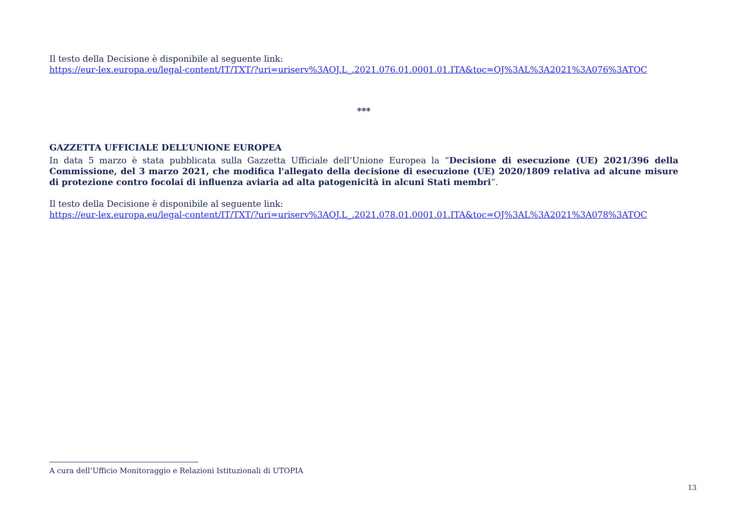Il testo della Decisione è disponibile al seguente link:
https://eur-lex.europa.eu/legal-content/IT/TXT/?uri=uriserv%3AOJ.L_.2021.076.01.0001.01.ITA&toc=OJ%3AL%3A2021%3A076%3ATOC
***
GAZZETTA UFFICIALE DELL’UNIONE EUROPEA
In data 5 marzo è stata pubblicata sulla Gazzetta Ufficiale dell’Unione Europea la “Decisione di esecuzione (UE) 2021/396 della Commissione, del 3 marzo 2021, che modifica l'allegato della decisione di esecuzione (UE) 2020/1809 relativa ad alcune misure di protezione contro focolai di influenza aviaria ad alta patogenicità in alcuni Stati membri”.
Il testo della Decisione è disponibile al seguente link:
https://eur-lex.europa.eu/legal-content/IT/TXT/?uri=uriserv%3AOJ.L_.2021.078.01.0001.01.ITA&toc=OJ%3AL%3A2021%3A078%3ATOC
A cura dell’Ufficio Monitoraggio e Relazioni Istituzionali di UTOPIA
13